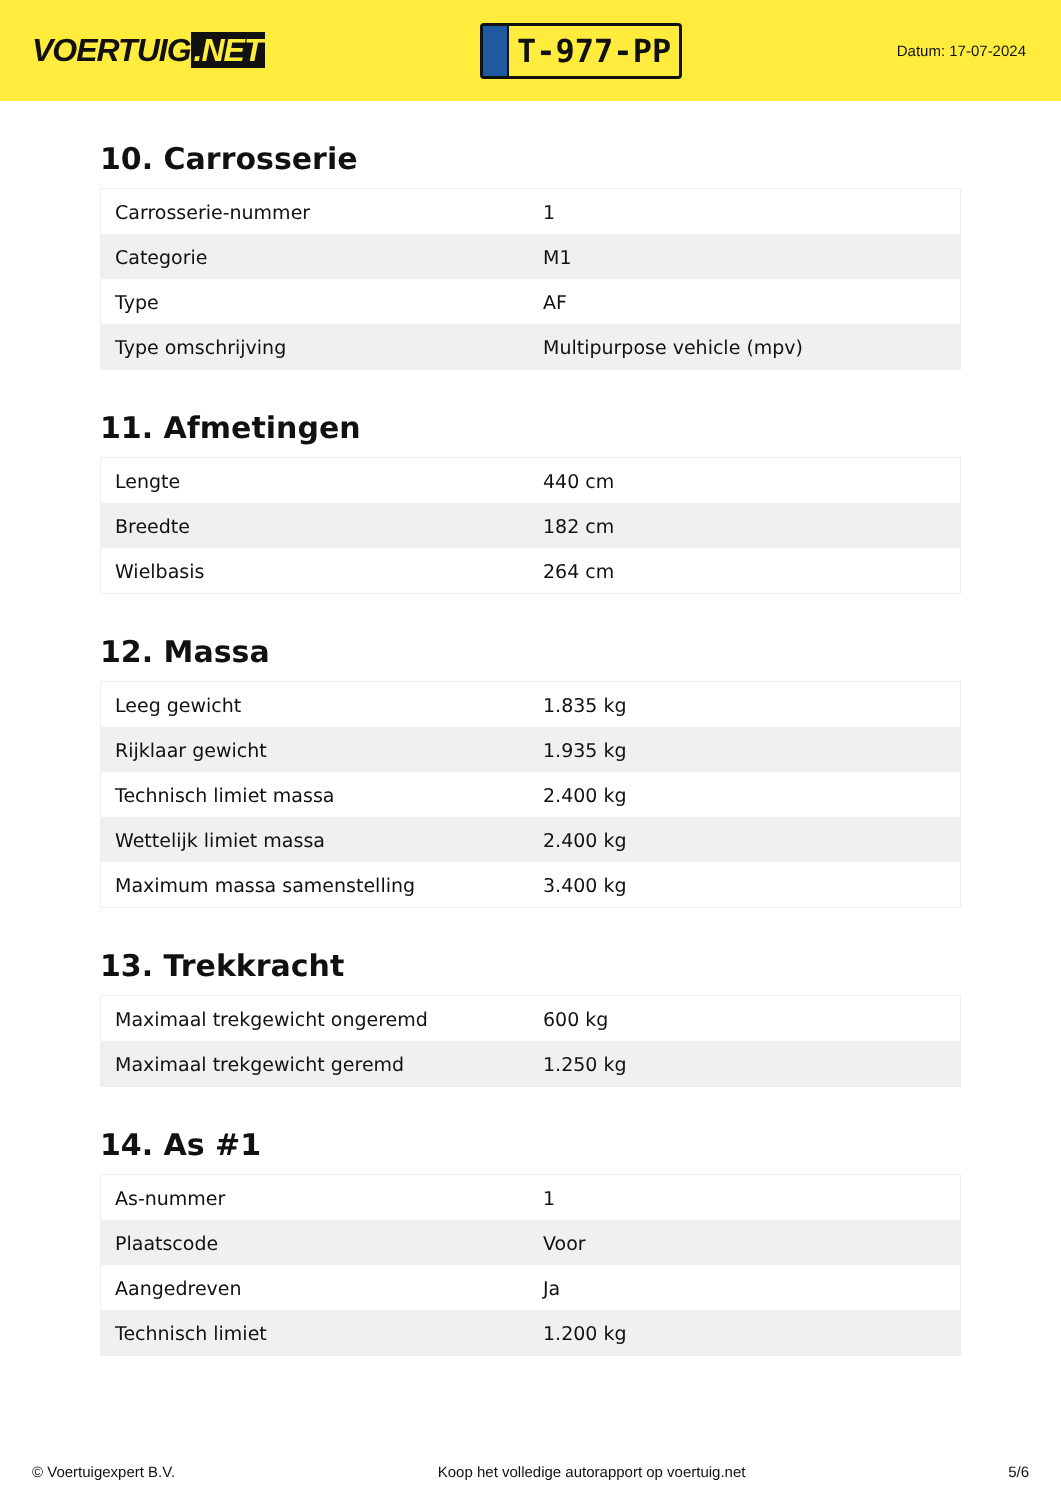VOERTUIG.NET
T-977-PP
Datum: 17-07-2024
10. Carrosserie
| Carrosserie-nummer | 1 |
| Categorie | M1 |
| Type | AF |
| Type omschrijving | Multipurpose vehicle (mpv) |
11. Afmetingen
| Lengte | 440 cm |
| Breedte | 182 cm |
| Wielbasis | 264 cm |
12. Massa
| Leeg gewicht | 1.835 kg |
| Rijklaar gewicht | 1.935 kg |
| Technisch limiet massa | 2.400 kg |
| Wettelijk limiet massa | 2.400 kg |
| Maximum massa samenstelling | 3.400 kg |
13. Trekkracht
| Maximaal trekgewicht ongeremd | 600 kg |
| Maximaal trekgewicht geremd | 1.250 kg |
14. As #1
| As-nummer | 1 |
| Plaatscode | Voor |
| Aangedreven | Ja |
| Technisch limiet | 1.200 kg |
© Voertuigexpert B.V. Koop het volledige autorapport op voertuig.net 5/6